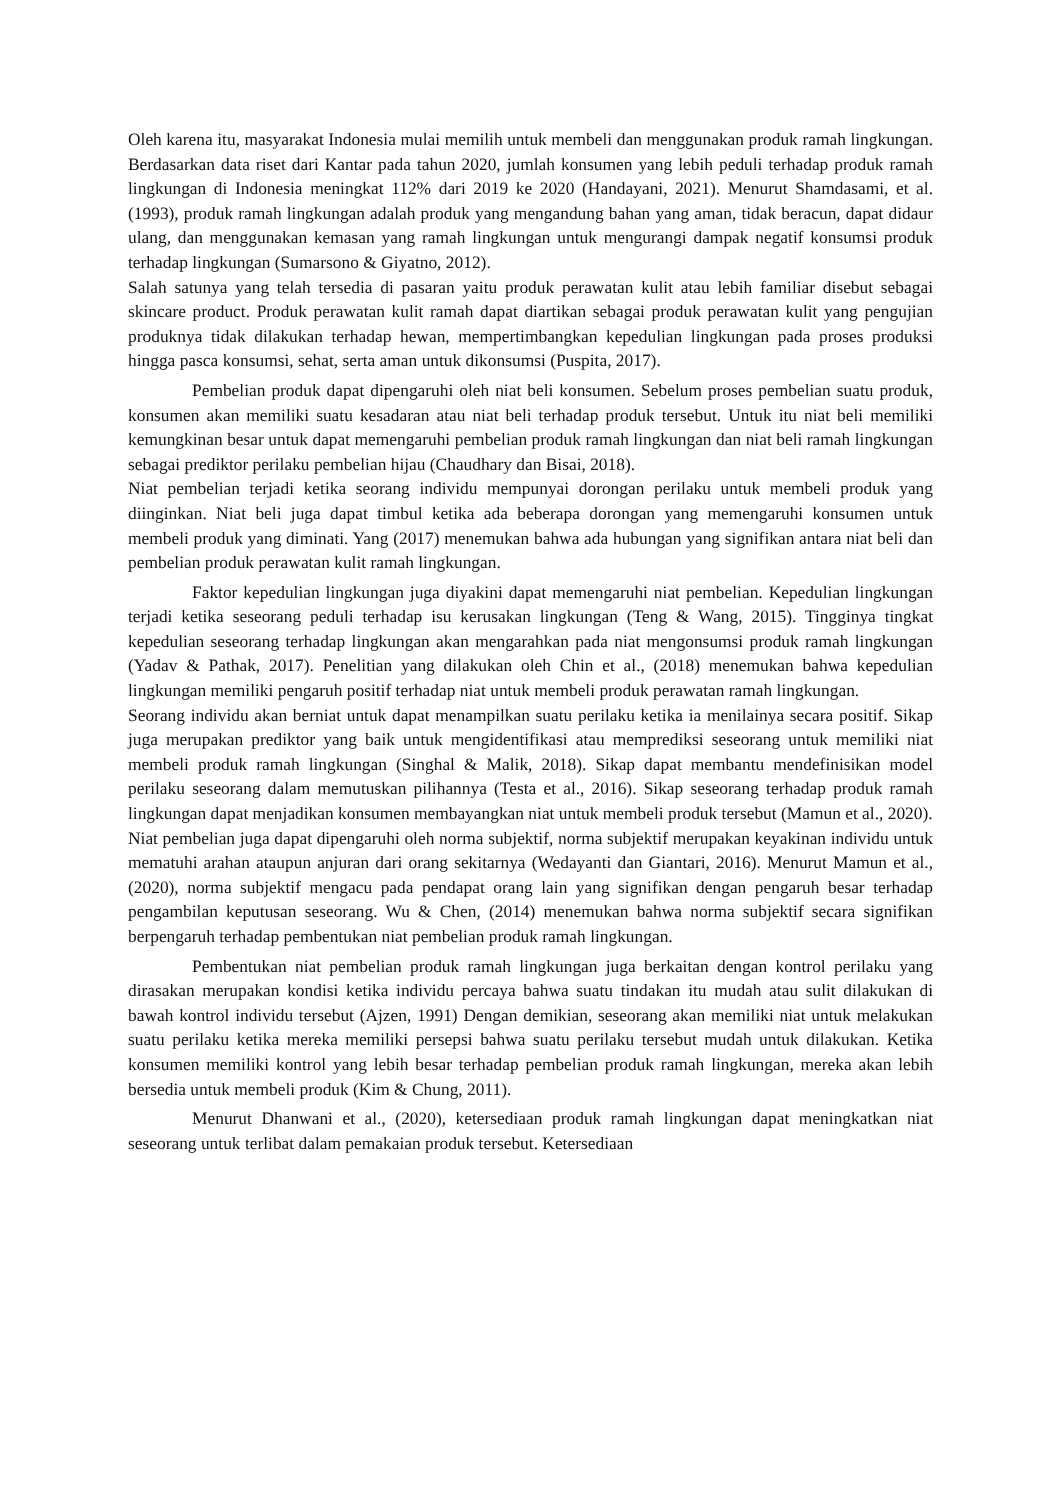Oleh karena itu, masyarakat Indonesia mulai memilih untuk membeli dan menggunakan produk ramah lingkungan. Berdasarkan data riset dari Kantar pada tahun 2020, jumlah konsumen yang lebih peduli terhadap produk ramah lingkungan di Indonesia meningkat 112% dari 2019 ke 2020 (Handayani, 2021). Menurut Shamdasami, et al. (1993), produk ramah lingkungan adalah produk yang mengandung bahan yang aman, tidak beracun, dapat didaur ulang, dan menggunakan kemasan yang ramah lingkungan untuk mengurangi dampak negatif konsumsi produk terhadap lingkungan (Sumarsono & Giyatno, 2012).
Salah satunya yang telah tersedia di pasaran yaitu produk perawatan kulit atau lebih familiar disebut sebagai skincare product. Produk perawatan kulit ramah dapat diartikan sebagai produk perawatan kulit yang pengujian produknya tidak dilakukan terhadap hewan, mempertimbangkan kepedulian lingkungan pada proses produksi hingga pasca konsumsi, sehat, serta aman untuk dikonsumsi (Puspita, 2017).
Pembelian produk dapat dipengaruhi oleh niat beli konsumen. Sebelum proses pembelian suatu produk, konsumen akan memiliki suatu kesadaran atau niat beli terhadap produk tersebut. Untuk itu niat beli memiliki kemungkinan besar untuk dapat memengaruhi pembelian produk ramah lingkungan dan niat beli ramah lingkungan sebagai prediktor perilaku pembelian hijau (Chaudhary dan Bisai, 2018).
Niat pembelian terjadi ketika seorang individu mempunyai dorongan perilaku untuk membeli produk yang diinginkan. Niat beli juga dapat timbul ketika ada beberapa dorongan yang memengaruhi konsumen untuk membeli produk yang diminati. Yang (2017) menemukan bahwa ada hubungan yang signifikan antara niat beli dan pembelian produk perawatan kulit ramah lingkungan.
Faktor kepedulian lingkungan juga diyakini dapat memengaruhi niat pembelian. Kepedulian lingkungan terjadi ketika seseorang peduli terhadap isu kerusakan lingkungan (Teng & Wang, 2015). Tingginya tingkat kepedulian seseorang terhadap lingkungan akan mengarahkan pada niat mengonsumsi produk ramah lingkungan (Yadav & Pathak, 2017). Penelitian yang dilakukan oleh Chin et al., (2018) menemukan bahwa kepedulian lingkungan memiliki pengaruh positif terhadap niat untuk membeli produk perawatan ramah lingkungan.
Seorang individu akan berniat untuk dapat menampilkan suatu perilaku ketika ia menilainya secara positif. Sikap juga merupakan prediktor yang baik untuk mengidentifikasi atau memprediksi seseorang untuk memiliki niat membeli produk ramah lingkungan (Singhal & Malik, 2018). Sikap dapat membantu mendefinisikan model perilaku seseorang dalam memutuskan pilihannya (Testa et al., 2016). Sikap seseorang terhadap produk ramah lingkungan dapat menjadikan konsumen membayangkan niat untuk membeli produk tersebut (Mamun et al., 2020).
Niat pembelian juga dapat dipengaruhi oleh norma subjektif, norma subjektif merupakan keyakinan individu untuk mematuhi arahan ataupun anjuran dari orang sekitarnya (Wedayanti dan Giantari, 2016). Menurut Mamun et al., (2020), norma subjektif mengacu pada pendapat orang lain yang signifikan dengan pengaruh besar terhadap pengambilan keputusan seseorang. Wu & Chen, (2014) menemukan bahwa norma subjektif secara signifikan berpengaruh terhadap pembentukan niat pembelian produk ramah lingkungan.
Pembentukan niat pembelian produk ramah lingkungan juga berkaitan dengan kontrol perilaku yang dirasakan merupakan kondisi ketika individu percaya bahwa suatu tindakan itu mudah atau sulit dilakukan di bawah kontrol individu tersebut (Ajzen, 1991) Dengan demikian, seseorang akan memiliki niat untuk melakukan suatu perilaku ketika mereka memiliki persepsi bahwa suatu perilaku tersebut mudah untuk dilakukan. Ketika konsumen memiliki kontrol yang lebih besar terhadap pembelian produk ramah lingkungan, mereka akan lebih bersedia untuk membeli produk (Kim & Chung, 2011).
Menurut Dhanwani et al., (2020), ketersediaan produk ramah lingkungan dapat meningkatkan niat seseorang untuk terlibat dalam pemakaian produk tersebut. Ketersediaan